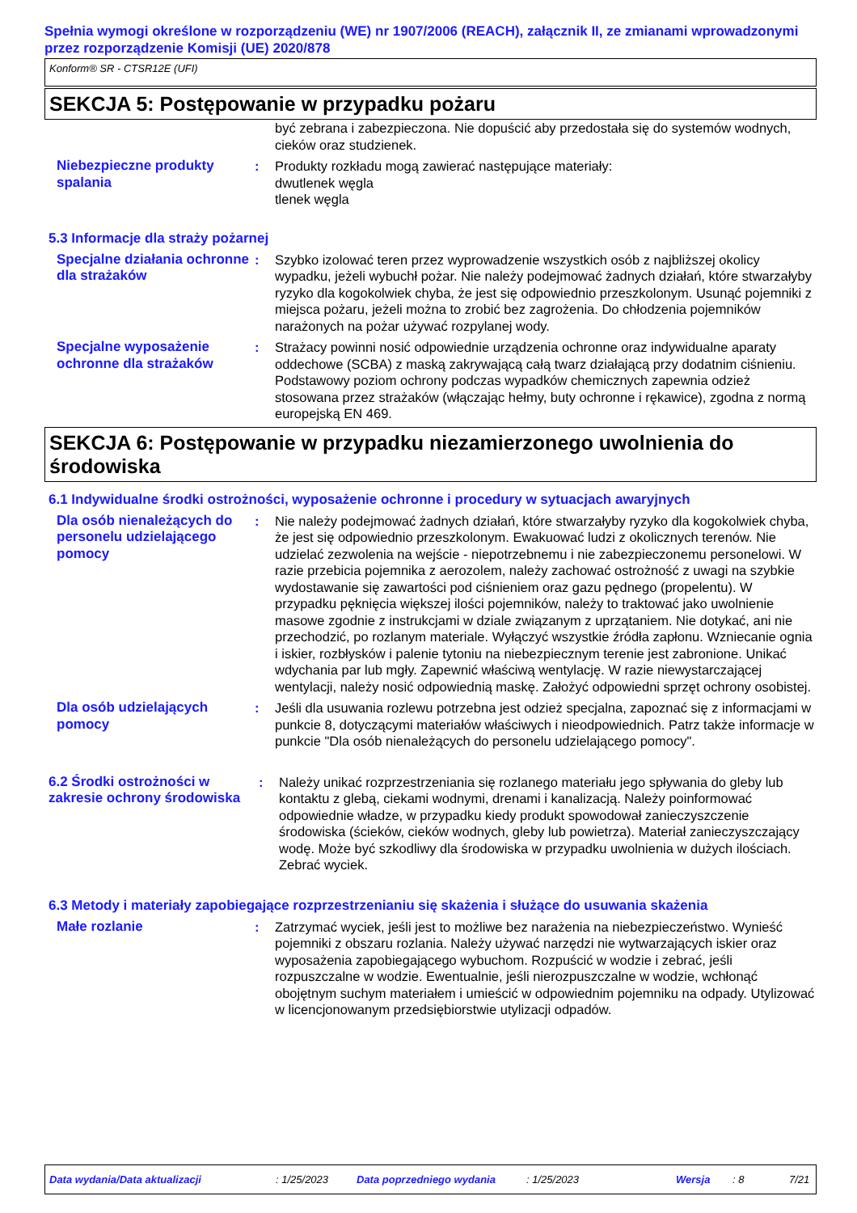Spełnia wymogi określone w rozporządzeniu (WE) nr 1907/2006 (REACH), załącznik II, ze zmianami wprowadzonymi przez rozporządzenie Komisji (UE) 2020/878
Konform® SR - CTSR12E (UFI)
SEKCJA 5: Postępowanie w przypadku pożaru
być zebrana i zabezpieczona. Nie dopuścić aby przedostała się do systemów wodnych, cieków oraz studzienek.
Niebezpieczne produkty spalania
: Produkty rozkładu mogą zawierać następujące materiały:
dwutlenek węgla
tlenek węgla
5.3 Informacje dla straży pożarnej
Specjalne działania ochronne dla strażaków
: Szybko izolować teren przez wyprowadzenie wszystkich osób z najbliższej okolicy wypadku, jeżeli wybuchł pożar. Nie należy podejmować żadnych działań, które stwarzałyby ryzyko dla kogokolwiek chyba, że jest się odpowiednio przeszkolonym. Usunąć pojemniki z miejsca pożaru, jeżeli można to zrobić bez zagrożenia. Do chłodzenia pojemników narażonych na pożar używać rozpylanej wody.
Specjalne wyposażenie ochronne dla strażaków
: Strażacy powinni nosić odpowiednie urządzenia ochronne oraz indywidualne aparaty oddechowe (SCBA) z maską zakrywającą całą twarz działającą przy dodatnim ciśnieniu. Podstawowy poziom ochrony podczas wypadków chemicznych zapewnia odzież stosowana przez strażaków (włączając hełmy, buty ochronne i rękawice), zgodna z normą europejską EN 469.
SEKCJA 6: Postępowanie w przypadku niezamierzonego uwolnienia do środowiska
6.1 Indywidualne środki ostrożności, wyposażenie ochronne i procedury w sytuacjach awaryjnych
Dla osób nienależących do personelu udzielającego pomocy
: Nie należy podejmować żadnych działań, które stwarzałyby ryzyko dla kogokolwiek chyba, że jest się odpowiednio przeszkolonym. Ewakuować ludzi z okolicznych terenów. Nie udzielać zezwolenia na wejście - niepotrzebnemu i nie zabezpieczonemu personelowi. W razie przebicia pojemnika z aerozolem, należy zachować ostrożność z uwagi na szybkie wydostawanie się zawartości pod ciśnieniem oraz gazu pędnego (propelentu). W przypadku pęknięcia większej ilości pojemników, należy to traktować jako uwolnienie masowe zgodnie z instrukcjami w dziale związanym z uprzątaniem. Nie dotykać, ani nie przechodzić, po rozlanym materiale. Wyłączyć wszystkie źródła zapłonu. Wzniecanie ognia i iskier, rozbłysków i palenie tytoniu na niebezpiecznym terenie jest zabronione. Unikać wdychania par lub mgły. Zapewnić właściwą wentylację. W razie niewystarczającej wentylacji, należy nosić odpowiednią maskę. Założyć odpowiedni sprzęt ochrony osobistej.
Dla osób udzielających pomocy
: Jeśli dla usuwania rozlewu potrzebna jest odzież specjalna, zapoznać się z informacjami w punkcie 8, dotyczącymi materiałów właściwych i nieodpowiednich. Patrz także informacje w punkcie "Dla osób nienależących do personelu udzielającego pomocy".
6.2 Środki ostrożności w zakresie ochrony środowiska
: Należy unikać rozprzestrzeniania się rozlanego materiału jego spływania do gleby lub kontaktu z glebą, ciekami wodnymi, drenami i kanalizacją. Należy poinformować odpowiednie władze, w przypadku kiedy produkt spowodował zanieczyszczenie środowiska (ścieków, cieków wodnych, gleby lub powietrza). Materiał zanieczyszczający wodę. Może być szkodliwy dla środowiska w przypadku uwolnienia w dużych ilościach. Zebrać wyciek.
6.3 Metody i materiały zapobiegające rozprzestrzenianiu się skażenia i służące do usuwania skażenia
Małe rozlanie : Zatrzymać wyciek, jeśli jest to możliwe bez narażenia na niebezpieczeństwo. Wynieść pojemniki z obszaru rozlania. Należy używać narzędzi nie wytwarzających iskier oraz wyposażenia zapobiegającego wybuchom. Rozpuścić w wodzie i zebrać, jeśli rozpuszczalne w wodzie. Ewentualnie, jeśli nierozpuszczalne w wodzie, wchłonąć obojętnym suchym materiałem i umieścić w odpowiednim pojemniku na odpady. Utylizować w licencjonowanym przedsiębiorstwie utylizacji odpadów.
Data wydania/Data aktualizacji: 1/25/2023 Data poprzedniego wydania: 1/25/2023 Wersja: 8 7/21